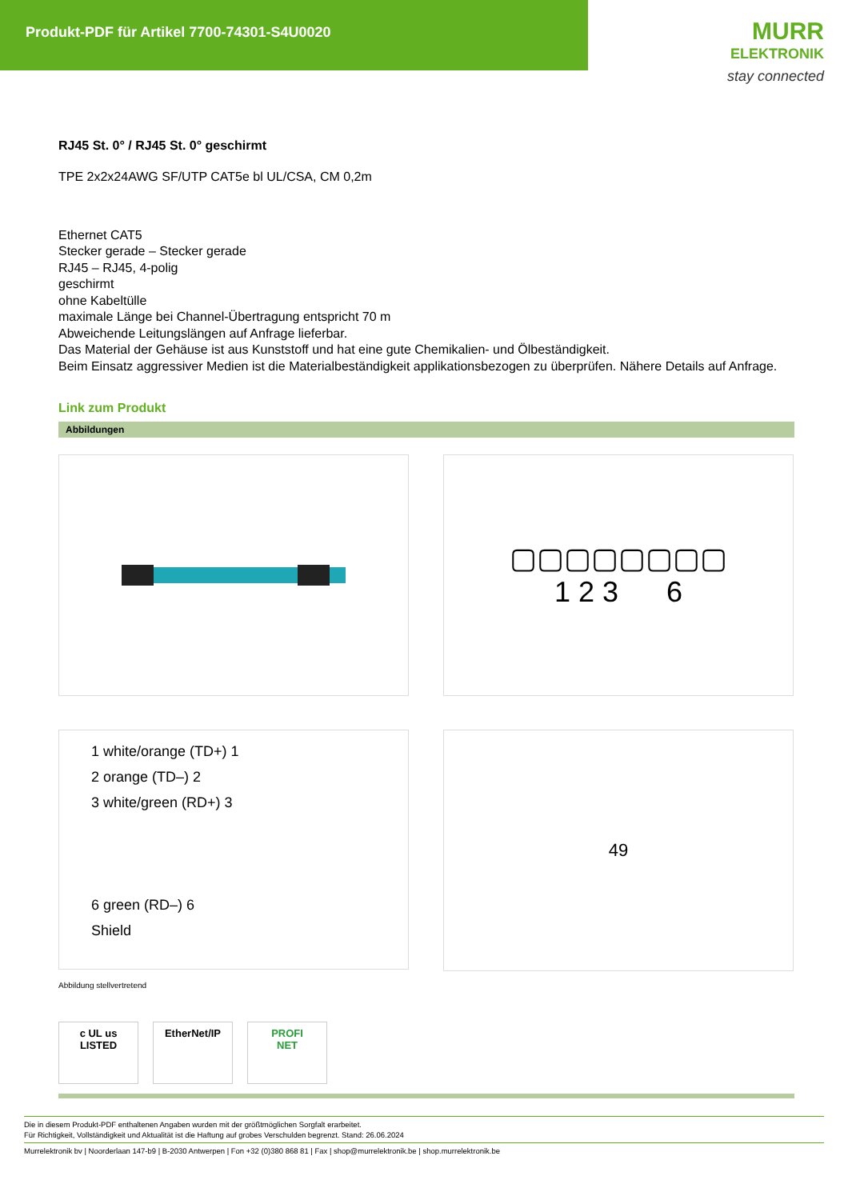Produkt-PDF für Artikel 7700-74301-S4U0020
MURR
ELEKTRONIK
stay connected
RJ45 St. 0° / RJ45 St. 0° geschirmt
TPE 2x2x24AWG SF/UTP CAT5e bl UL/CSA, CM 0,2m
Ethernet CAT5
Stecker gerade – Stecker gerade
RJ45 – RJ45, 4-polig
geschirmt
ohne Kabeltülle
maximale Länge bei Channel-Übertragung entspricht 70 m
Abweichende Leitungslängen auf Anfrage lieferbar.
Das Material der Gehäuse ist aus Kunststoff und hat eine gute Chemikalien- und Ölbeständigkeit.
Beim Einsatz aggressiver Medien ist die Materialbeständigkeit applikationsbezogen zu überprüfen. Nähere Details auf Anfrage.
Link zum Produkt
Abbildungen
▢▢▢▢▢▢▢▢
1 2 3 6
1 white/orange (TD+) 1
2 orange (TD–) 2
3 white/green (RD+) 3
6 green (RD–) 6
Shield
49
Abbildung stellvertretend
c UL us
LISTED
EtherNet/IP PROFI
NET
Die in diesem Produkt-PDF enthaltenen Angaben wurden mit der größtmöglichen Sorgfalt erarbeitet.
Für Richtigkeit, Vollständigkeit und Aktualität ist die Haftung auf grobes Verschulden begrenzt. Stand: 26.06.2024
Murrelektronik bv | Noorderlaan 147-b9 | B-2030 Antwerpen | Fon +32 (0)380 868 81 | Fax | shop@murrelektronik.be | shop.murrelektronik.be